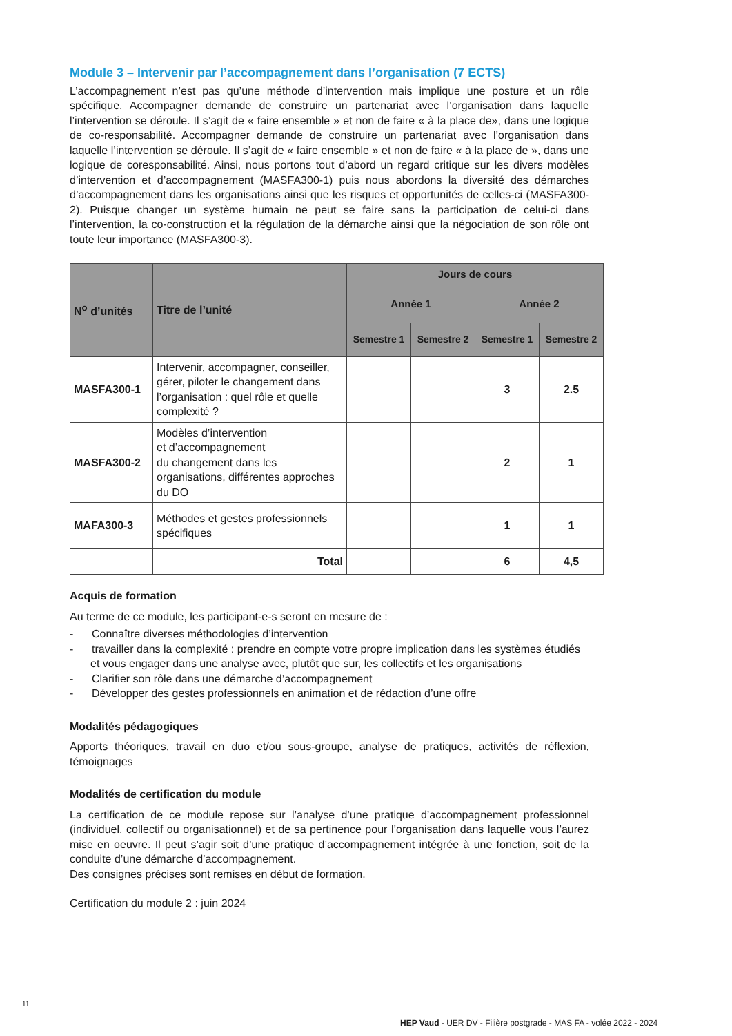Module 3 – Intervenir par l’accompagnement dans l’organisation (7 ECTS)
L’accompagnement n’est pas qu’une méthode d’intervention mais implique une posture et un rôle spécifique. Accompagner demande de construire un partenariat avec l’organisation dans laquelle l’intervention se déroule. Il s’agit de « faire ensemble » et non de faire « à la place de», dans une logique de co-responsabilité. Accompagner demande de construire un partenariat avec l’organisation dans laquelle l’intervention se déroule. Il s’agit de « faire ensemble » et non de faire « à la place de », dans une logique de coresponsabilité. Ainsi, nous portons tout d’abord un regard critique sur les divers modèles d’intervention et d’accompagnement (MASFA300-1) puis nous abordons la diversité des démarches d’accompagnement dans les organisations ainsi que les risques et opportunités de celles-ci (MASFA300-2). Puisque changer un système humain ne peut se faire sans la participation de celui-ci dans l’intervention, la co-construction et la régulation de la démarche ainsi que la négociation de son rôle ont toute leur importance (MASFA300-3).
| N<sup>o</sup> d’unités | Titre de l’unité | Jours de cours | | | |
| --- | --- | --- | --- | --- | --- |
| | | Année 1 | | Année 2 | |
| | | Semestre 1 | Semestre 2 | Semestre 1 | Semestre 2 |
| MASFA300-1 | Intervenir, accompagner, conseiller, gérer, piloter le changement dans l’organisation : quel rôle et quelle complexité ? | | | 3 | 2.5 |
| MASFA300-2 | Modèles d’intervention et d’accompagnement du changement dans les organisations, différentes approches du DO | | | 2 | 1 |
| MAFA300-3 | Méthodes et gestes professionnels spécifiques | | | 1 | 1 |
| | Total | | | 6 | 4,5 |
Acquis de formation
Au terme de ce module, les participant-e-s seront en mesure de :
- Connaître diverses méthodologies d’intervention
- travailler dans la complexité : prendre en compte votre propre implication dans les systèmes étudiés et vous engager dans une analyse avec, plutôt que sur, les collectifs et les organisations
- Clarifier son rôle dans une démarche d’accompagnement
- Développer des gestes professionnels en animation et de rédaction d’une offre
Modalités pédagogiques
Apports théoriques, travail en duo et/ou sous-groupe, analyse de pratiques, activités de réflexion, témoignages
Modalités de certification du module
La certification de ce module repose sur l’analyse d’une pratique d’accompagnement professionnel (individuel, collectif ou organisationnel) et de sa pertinence pour l’organisation dans laquelle vous l’aurez mise en oeuvre. Il peut s’agir soit d’une pratique d’accompagnement intégrée à une fonction, soit de la conduite d’une démarche d’accompagnement.
Des consignes précises sont remises en début de formation.
Certification du module 2 : juin 2024
11
HEP Vaud - UER DV - Filière postgrade - MAS FA - volée 2022 - 2024